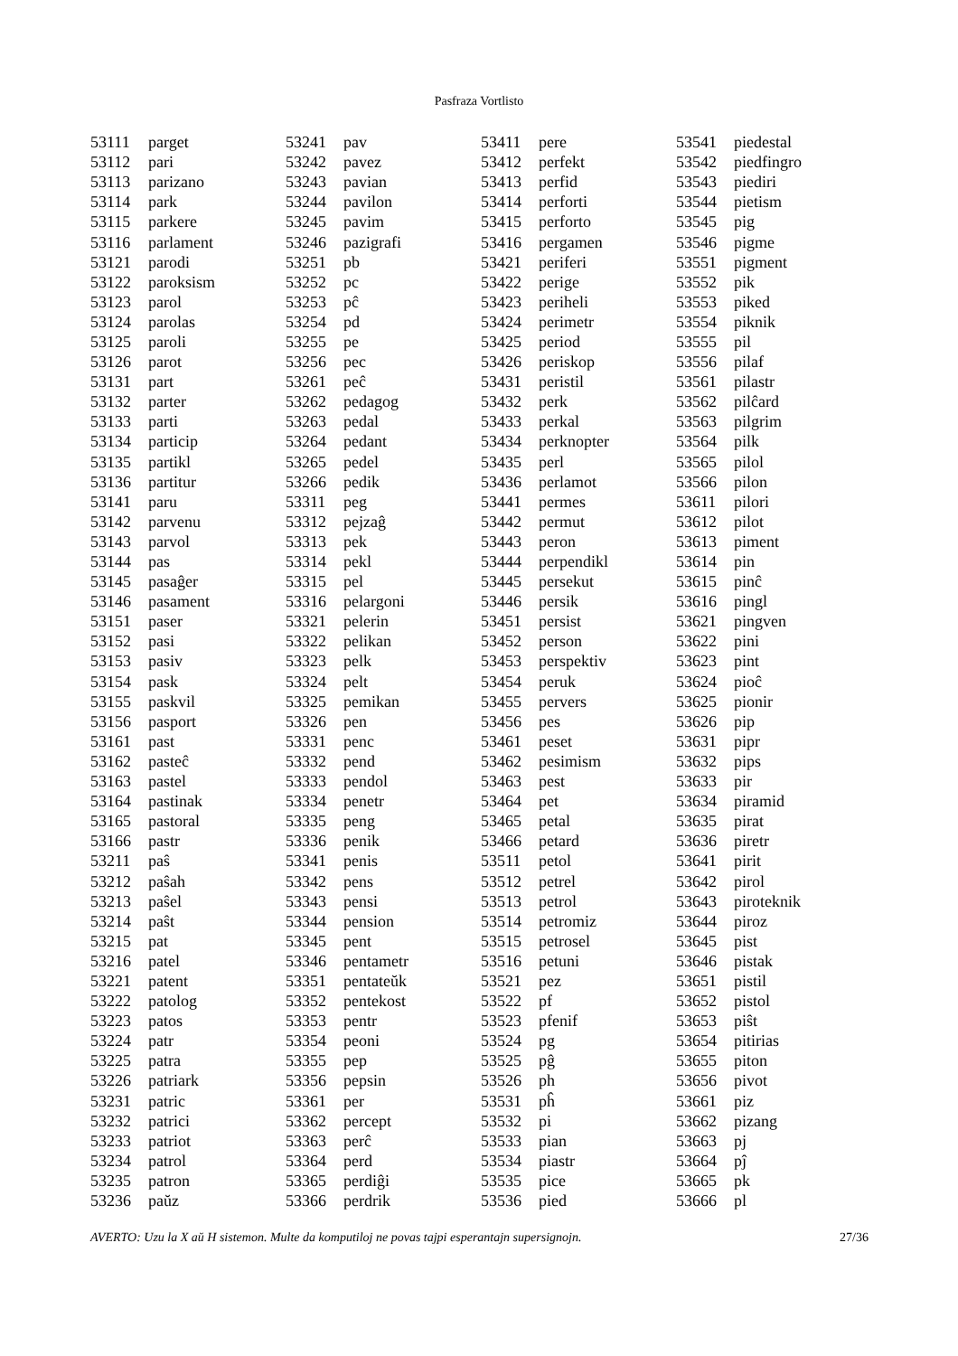Pasfraza Vortlisto
| 53111 | parget |
| 53112 | pari |
| 53113 | parizano |
| 53114 | park |
| 53115 | parkere |
| 53116 | parlament |
| 53121 | parodi |
| 53122 | paroksism |
| 53123 | parol |
| 53124 | parolas |
| 53125 | paroli |
| 53126 | parot |
| 53131 | part |
| 53132 | parter |
| 53133 | parti |
| 53134 | particip |
| 53135 | partikl |
| 53136 | partitur |
| 53141 | paru |
| 53142 | parvenu |
| 53143 | parvol |
| 53144 | pas |
| 53145 | pasaĝer |
| 53146 | pasament |
| 53151 | paser |
| 53152 | pasi |
| 53153 | pasiv |
| 53154 | pask |
| 53155 | paskvil |
| 53156 | pasport |
| 53161 | past |
| 53162 | pasteĉ |
| 53163 | pastel |
| 53164 | pastinak |
| 53165 | pastoral |
| 53166 | pastr |
| 53211 | paŝ |
| 53212 | paŝah |
| 53213 | paŝel |
| 53214 | paŝt |
| 53215 | pat |
| 53216 | patel |
| 53221 | patent |
| 53222 | patolog |
| 53223 | patos |
| 53224 | patr |
| 53225 | patra |
| 53226 | patriark |
| 53231 | patric |
| 53232 | patrici |
| 53233 | patriot |
| 53234 | patrol |
| 53235 | patron |
| 53236 | paŭz |
| 53241 | pav |
| 53242 | pavez |
| 53243 | pavian |
| 53244 | pavilon |
| 53245 | pavim |
| 53246 | pazigrafi |
| 53251 | pb |
| 53252 | pc |
| 53253 | pĉ |
| 53254 | pd |
| 53255 | pe |
| 53256 | pec |
| 53261 | peĉ |
| 53262 | pedagog |
| 53263 | pedal |
| 53264 | pedant |
| 53265 | pedel |
| 53266 | pedik |
| 53311 | peg |
| 53312 | pejzaĝ |
| 53313 | pek |
| 53314 | pekl |
| 53315 | pel |
| 53316 | pelargoni |
| 53321 | pelerin |
| 53322 | pelikan |
| 53323 | pelk |
| 53324 | pelt |
| 53325 | pemikan |
| 53326 | pen |
| 53331 | penc |
| 53332 | pend |
| 53333 | pendol |
| 53334 | penetr |
| 53335 | peng |
| 53336 | penik |
| 53341 | penis |
| 53342 | pens |
| 53343 | pensi |
| 53344 | pension |
| 53345 | pent |
| 53346 | pentametr |
| 53351 | pentateŭk |
| 53352 | pentekost |
| 53353 | pentr |
| 53354 | peoni |
| 53355 | pep |
| 53356 | pepsin |
| 53361 | per |
| 53362 | percept |
| 53363 | perĉ |
| 53364 | perd |
| 53365 | perdiĝi |
| 53366 | perdrik |
| 53411 | pere |
| 53412 | perfekt |
| 53413 | perfid |
| 53414 | perforti |
| 53415 | perforto |
| 53416 | pergamen |
| 53421 | periferi |
| 53422 | perige |
| 53423 | periheli |
| 53424 | perimetr |
| 53425 | period |
| 53426 | periskop |
| 53431 | peristil |
| 53432 | perk |
| 53433 | perkal |
| 53434 | perknopter |
| 53435 | perl |
| 53436 | perlamot |
| 53441 | permes |
| 53442 | permut |
| 53443 | peron |
| 53444 | perpendikl |
| 53445 | persekut |
| 53446 | persik |
| 53451 | persist |
| 53452 | person |
| 53453 | perspektiv |
| 53454 | peruk |
| 53455 | pervers |
| 53456 | pes |
| 53461 | peset |
| 53462 | pesimism |
| 53463 | pest |
| 53464 | pet |
| 53465 | petal |
| 53466 | petard |
| 53511 | petol |
| 53512 | petrel |
| 53513 | petrol |
| 53514 | petromiz |
| 53515 | petrosel |
| 53516 | petuni |
| 53521 | pez |
| 53522 | pf |
| 53523 | pfenif |
| 53524 | pg |
| 53525 | pĝ |
| 53526 | ph |
| 53531 | pĥ |
| 53532 | pi |
| 53533 | pian |
| 53534 | piastr |
| 53535 | pice |
| 53536 | pied |
| 53541 | piedestal |
| 53542 | piedfingro |
| 53543 | piediri |
| 53544 | pietism |
| 53545 | pig |
| 53546 | pigme |
| 53551 | pigment |
| 53552 | pik |
| 53553 | piked |
| 53554 | piknik |
| 53555 | pil |
| 53556 | pilaf |
| 53561 | pilastr |
| 53562 | pilĉard |
| 53563 | pilgrim |
| 53564 | pilk |
| 53565 | pilol |
| 53566 | pilon |
| 53611 | pilori |
| 53612 | pilot |
| 53613 | piment |
| 53614 | pin |
| 53615 | pinĉ |
| 53616 | pingl |
| 53621 | pingven |
| 53622 | pini |
| 53623 | pint |
| 53624 | pioĉ |
| 53625 | pionir |
| 53626 | pip |
| 53631 | pipr |
| 53632 | pips |
| 53633 | pir |
| 53634 | piramid |
| 53635 | pirat |
| 53636 | piretr |
| 53641 | pirit |
| 53642 | pirol |
| 53643 | piroteknik |
| 53644 | piroz |
| 53645 | pist |
| 53646 | pistak |
| 53651 | pistil |
| 53652 | pistol |
| 53653 | piŝt |
| 53654 | pitirias |
| 53655 | piton |
| 53656 | pivot |
| 53661 | piz |
| 53662 | pizang |
| 53663 | pj |
| 53664 | pĵ |
| 53665 | pk |
| 53666 | pl |
AVERTO: Uzu la X aŭ H sistemon. Multe da komputiloj ne povas tajpi esperantajn supersignojn. 27/36